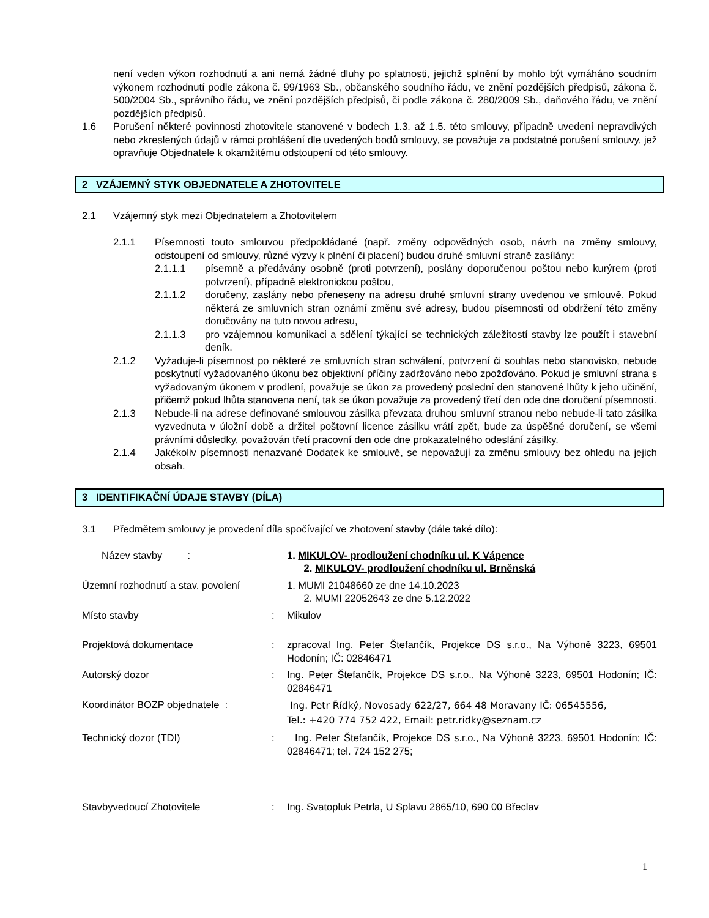není veden výkon rozhodnutí a ani nemá žádné dluhy po splatnosti, jejichž splnění by mohlo být vymáháno soudním výkonem rozhodnutí podle zákona č. 99/1963 Sb., občanského soudního řádu, ve znění pozdějších předpisů, zákona č. 500/2004 Sb., správního řádu, ve znění pozdějších předpisů, či podle zákona č. 280/2009 Sb., daňového řádu, ve znění pozdějších předpisů.
1.6 Porušení některé povinnosti zhotovitele stanovené v bodech 1.3. až 1.5. této smlouvy, případně uvedení nepravdivých nebo zkreslených údajů v rámci prohlášení dle uvedených bodů smlouvy, se považuje za podstatné porušení smlouvy, jež opravňuje Objednatele k okamžitému odstoupení od této smlouvy.
2 VZÁJEMNÝ STYK OBJEDNATELE A ZHOTOVITELE
2.1 Vzájemný styk mezi Objednatelem a Zhotovitelem
2.1.1 Písemnosti touto smlouvou předpokládané (např. změny odpovědných osob, návrh na změny smlouvy, odstoupení od smlouvy, různé výzvy k plnění či placení) budou druhé smluvní straně zasílány:
2.1.1.1 písemně a předávány osobně (proti potvrzení), poslány doporučenou poštou nebo kurýrem (proti potvrzení), případně elektronickou poštou,
2.1.1.2 doručeny, zaslány nebo přeneseny na adresu druhé smluvní strany uvedenou ve smlouvě. Pokud některá ze smluvních stran oznámí změnu své adresy, budou písemnosti od obdržení této změny doručovány na tuto novou adresu,
2.1.1.3 pro vzájemnou komunikaci a sdělení týkající se technických záležitostí stavby lze použít i stavební deník.
2.1.2 Vyžaduje-li písemnost po některé ze smluvních stran schválení, potvrzení či souhlas nebo stanovisko, nebude poskytnutí vyžadovaného úkonu bez objektivní příčiny zadržováno nebo zpožďováno. Pokud je smluvní strana s vyžadovaným úkonem v prodlení, považuje se úkon za provedený poslední den stanovené lhůty k jeho učinění, přičemž pokud lhůta stanovena není, tak se úkon považuje za provedený třetí den ode dne doručení písemnosti.
2.1.3 Nebude-li na adrese definované smlouvou zásilka převzata druhou smluvní stranou nebo nebude-li tato zásilka vyzvednuta v úložní době a držitel poštovní licence zásilku vrátí zpět, bude za úspěšné doručení, se všemi právními důsledky, považován třetí pracovní den ode dne prokazatelného odeslání zásilky.
2.1.4 Jakékoliv písemnosti nenazvané Dodatek ke smlouvě, se nepovažují za změnu smlouvy bez ohledu na jejich obsah.
3 IDENTIFIKAČNÍ ÚDAJE STAVBY (DÍLA)
3.1 Předmětem smlouvy je provedení díla spočívající ve zhotovení stavby (dále také dílo):
Název stavby : 1. MIKULOV- prodloužení chodníku ul. K Vápence
2. MIKULOV- prodloužení chodníku ul. Brněnská
Územní rozhodnutí a stav. povolení 1. MUMI 21048660 ze dne 14.10.2023
2. MUMI 22052643 ze dne 5.12.2022
Místo stavby: Mikulov
Projektová dokumentace: zpracoval Ing. Peter Štefančík, Projekce DS s.r.o., Na Výhoně 3223, 69501 Hodonín; IČ: 02846471
Autorský dozor: Ing. Peter Štefančík, Projekce DS s.r.o., Na Výhoně 3223, 69501 Hodonín; IČ: 02846471
Koordinátor BOZP objednatele : Ing. Petr Řídký, Novosady 622/27, 664 48 Moravany IČ: 06545556,
Tel.: +420 774 752 422, Email: petr.ridky@seznam.cz
Technický dozor (TDI): Ing. Peter Štefančík, Projekce DS s.r.o., Na Výhoně 3223, 69501 Hodonín; IČ: 02846471; tel. 724 152 275;
Stavbyvedoucí Zhotovitele: Ing. Svatopluk Petrla, U Splavu 2865/10, 690 00 Břeclav
1